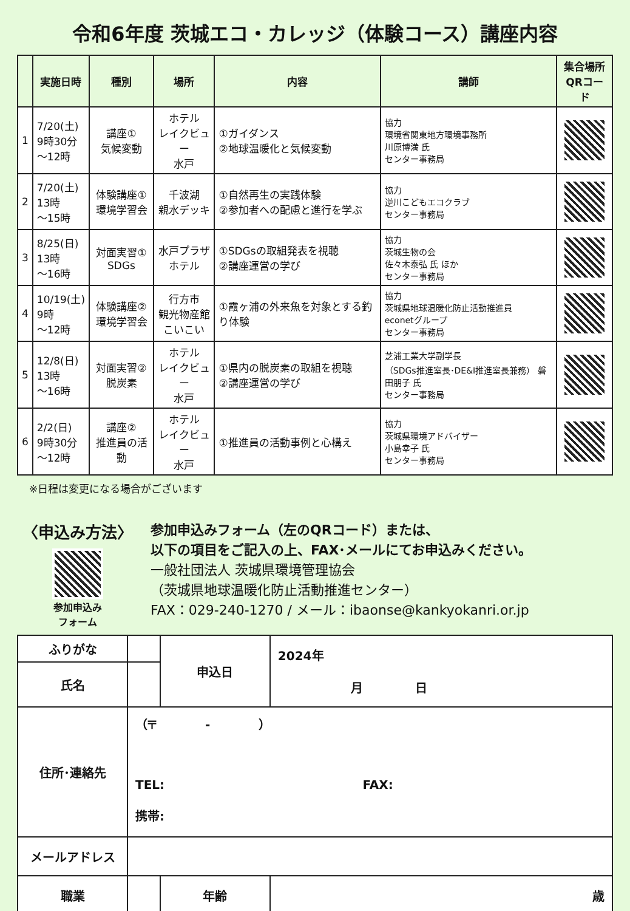令和6年度 茨城エコ・カレッジ（体験コース）講座内容
| | 実施日時 | 種別 | 場所 | 内容 | 講師 | 集合場所 QRコード |
| --- | --- | --- | --- | --- | --- | --- |
| 1 | 7/20(土) 9時30分 ～12時 | 講座① 気候変動 | ホテル レイクビュー 水戸 | ①ガイダンス ②地球温暖化と気候変動 | 協力 環境省関東地方環境事務所 川原博満 氏 センター事務局 | |
| 2 | 7/20(土) 13時 ～15時 | 体験講座① 環境学習会 | 千波湖 親水デッキ | ①自然再生の実践体験 ②参加者への配慮と進行を学ぶ | 協力 逆川こどもエコクラブ センター事務局 | |
| 3 | 8/25(日) 13時 ～16時 | 対面実習① SDGs | 水戸プラザ ホテル | ①SDGsの取組発表を視聴 ②講座運営の学び | 協力 茨城生物の会 佐々木泰弘 氏 ほか センター事務局 | |
| 4 | 10/19(土) 9時 ～12時 | 体験講座② 環境学習会 | 行方市 観光物産館 こいこい | ①霞ヶ浦の外来魚を対象とする釣り体験 | 協力 茨城県地球温暖化防止活動推進員 econetグループ センター事務局 | |
| 5 | 12/8(日) 13時 ～16時 | 対面実習② 脱炭素 | ホテル レイクビュー 水戸 | ①県内の脱炭素の取組を視聴 ②講座運営の学び | 芝浦工業大学副学長 （SDGs推進室長･DE&I推進室長兼務） 磐田朋子 氏 センター事務局 | |
| 6 | 2/2(日) 9時30分 ～12時 | 講座② 推進員の活動 | ホテル レイクビュー 水戸 | ①推進員の活動事例と心構え | 協力 茨城県環境アドバイザー 小島幸子 氏 センター事務局 | |
※日程は変更になる場合がございます
〈申込み方法〉
参加申込み
フォーム
参加申込みフォーム（左のQRコード）または、
以下の項目をご記入の上、FAX･メールにてお申込みください。
一般社団法人 茨城県環境管理協会
（茨城県地球温暖化防止活動推進センター）
FAX：029-240-1270 / メール：ibaonse@kankyokanri.or.jp
| ふりがな | | 申込日 | 2024年 月 日 |
| 氏名 | | | |
| 住所･連絡先 | （〒 - ） TEL: FAX: 携帯: | | |
| メールアドレス | | | |
| 職業 | | 年齢 | 歳 |